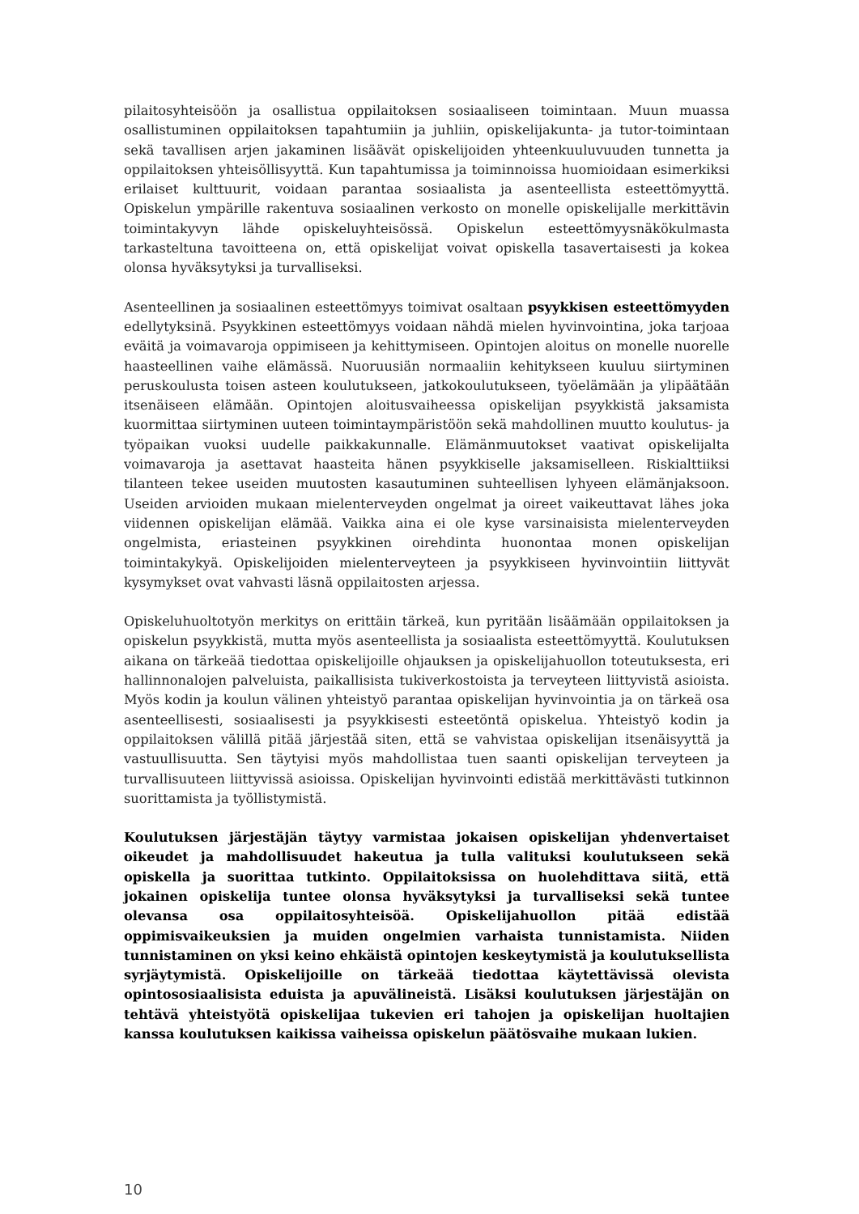pilaitosyhteisöön ja osallistua oppilaitoksen sosiaaliseen toimintaan. Muun muassa osallistuminen oppilaitoksen tapahtumiin ja juhliin, opiskelijakunta- ja tutor-toimintaan sekä tavallisen arjen jakaminen lisäävät opiskelijoiden yhteenkuuluvuuden tunnetta ja oppilaitoksen yhteisöllisyyttä. Kun tapahtumissa ja toiminnoissa huomioidaan esimerkiksi erilaiset kulttuurit, voidaan parantaa sosiaalista ja asenteellista esteettömyyttä. Opiskelun ympärille rakentuva sosiaalinen verkosto on monelle opiskelijalle merkittävin toimintakyvyn lähde opiskeluyhteisössä. Opiskelun esteettömyysnäkökulmasta tarkasteltuna tavoitteena on, että opiskelijat voivat opiskella tasavertaisesti ja kokea olonsa hyväksytyksi ja turvalliseksi.
Asenteellinen ja sosiaalinen esteettömyys toimivat osaltaan psyykkisen esteettömyyden edellytyksinä. Psyykkinen esteettömyys voidaan nähdä mielen hyvinvointina, joka tarjoaa eväitä ja voimavaroja oppimiseen ja kehittymiseen. Opintojen aloitus on monelle nuorelle haasteellinen vaihe elämässä. Nuoruusiän normaaliin kehitykseen kuuluu siirtyminen peruskoulusta toisen asteen koulutukseen, jatkokoulutukseen, työelämään ja ylipäätään itsenäiseen elämään. Opintojen aloitusvaiheessa opiskelijan psyykkistä jaksamista kuormittaa siirtyminen uuteen toimintaympäristöön sekä mahdollinen muutto koulutus- ja työpaikan vuoksi uudelle paikkakunnalle. Elämänmuutokset vaativat opiskelijalta voimavaroja ja asettavat haasteita hänen psyykkiselle jaksamiselleen. Riskialttiiksi tilanteen tekee useiden muutosten kasautuminen suhteellisen lyhyeen elämänjaksoon. Useiden arvioiden mukaan mielenterveyden ongelmat ja oireet vaikeuttavat lähes joka viidennen opiskelijan elämää. Vaikka aina ei ole kyse varsinaisista mielenterveyden ongelmista, eriasteinen psyykkinen oirehdinta huonontaa monen opiskelijan toimintakykyä. Opiskelijoiden mielenterveyteen ja psyykkiseen hyvinvointiin liittyvät kysymykset ovat vahvasti läsnä oppilaitosten arjessa.
Opiskeluhuoltotyön merkitys on erittäin tärkeä, kun pyritään lisäämään oppilaitoksen ja opiskelun psyykkistä, mutta myös asenteellista ja sosiaalista esteettömyyttä. Koulutuksen aikana on tärkeää tiedottaa opiskelijoille ohjauksen ja opiskelijahuollon toteutuksesta, eri hallinnonalojen palveluista, paikallisista tukiverkostoista ja terveyteen liittyvistä asioista. Myös kodin ja koulun välinen yhteistyö parantaa opiskelijan hyvinvointia ja on tärkeä osa asenteellisesti, sosiaalisesti ja psyykkisesti esteetöntä opiskelua. Yhteistyö kodin ja oppilaitoksen välillä pitää järjestää siten, että se vahvistaa opiskelijan itsenäisyyttä ja vastuullisuutta. Sen täytyisi myös mahdollistaa tuen saanti opiskelijan terveyteen ja turvallisuuteen liittyvissä asioissa. Opiskelijan hyvinvointi edistää merkittävästi tutkinnon suorittamista ja työllistymistä.
Koulutuksen järjestäjän täytyy varmistaa jokaisen opiskelijan yhdenvertaiset oikeudet ja mahdollisuudet hakeutua ja tulla valituksi koulutukseen sekä opiskella ja suorittaa tutkinto. Oppilaitoksissa on huolehdittava siitä, että jokainen opiskelija tuntee olonsa hyväksytyksi ja turvalliseksi sekä tuntee olevansa osa oppilaitosyhteisöä. Opiskelijahuollon pitää edistää oppimisvaikeuksien ja muiden ongelmien varhaista tunnistamista. Niiden tunnistaminen on yksi keino ehkäistä opintojen keskeytymistä ja koulutuksellista syrjäytymistä. Opiskelijoille on tärkeää tiedottaa käytettävissä olevista opintososiaalisista eduista ja apuvälineistä. Lisäksi koulutuksen järjestäjän on tehtävä yhteistyötä opiskelijaa tukevien eri tahojen ja opiskelijan huoltajien kanssa koulutuksen kaikissa vaiheissa opiskelun päätösvaihe mukaan lukien.
10